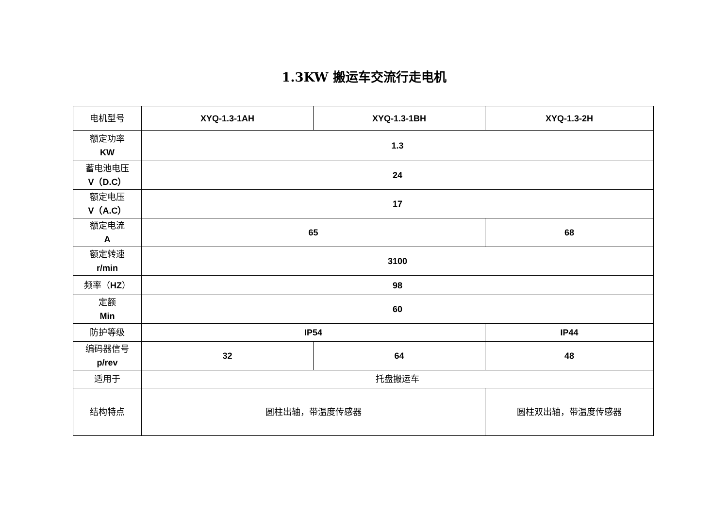1.3KW 搬运车交流行走电机
| 电机型号 | XYQ-1.3-1AH | XYQ-1.3-1BH | XYQ-1.3-2H |
| 额定功率 KW | 1.3 | | |
| 蓄电池电压 V（D.C） | 24 | | |
| 额定电压 V（A.C） | 17 | | |
| 额定电流 A | 65 | | 68 |
| 额定转速 r/min | 3100 | | |
| 频率（ HZ ） | 98 | | |
| 定额 Min | 60 | | |
| 防护等级 | IP54 | | IP44 |
| 编码器信号 p/rev | 32 | 64 | 48 |
| 适用于 | 托盘搬运车 | | |
| 结构特点 | 圆柱出轴，带温度传感器 | | 圆柱双出轴，带温度传感器 |